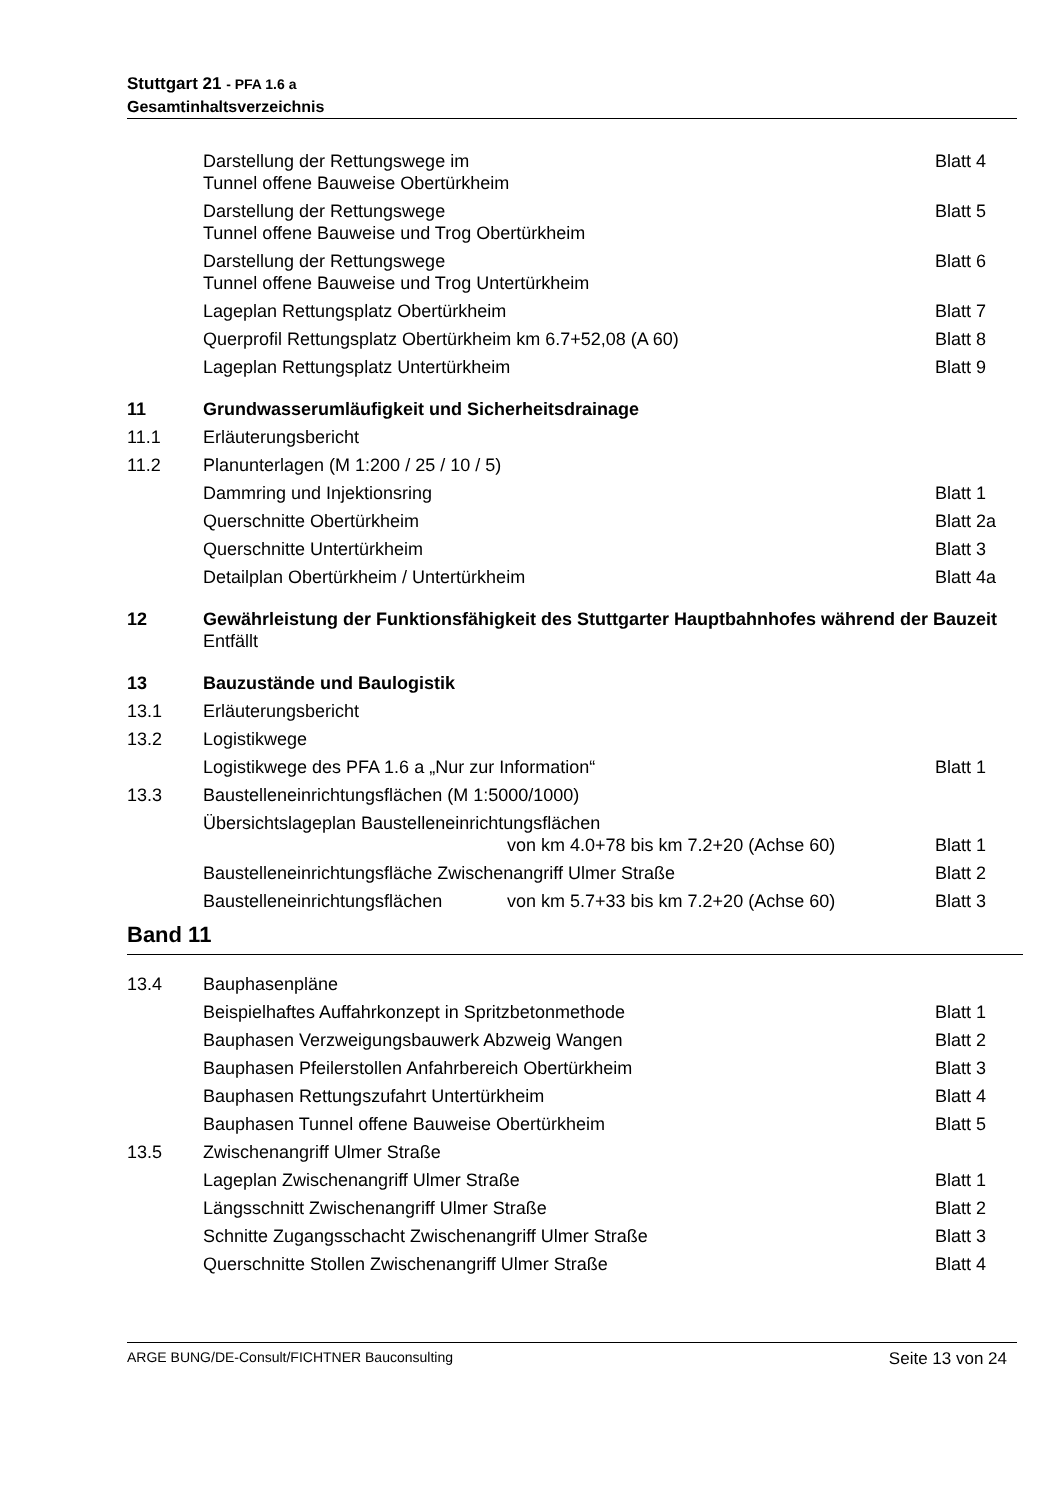Stuttgart 21 - PFA 1.6 a
Gesamtinhaltsverzeichnis
Darstellung der Rettungswege im
Tunnel offene Bauweise Obertürkheim
Blatt 4
Darstellung der Rettungswege
Tunnel offene Bauweise und Trog Obertürkheim
Blatt 5
Darstellung der Rettungswege
Tunnel offene Bauweise und Trog Untertürkheim
Blatt 6
Lageplan Rettungsplatz Obertürkheim
Blatt 7
Querprofil Rettungsplatz Obertürkheim km 6.7+52,08 (A 60)
Blatt 8
Lageplan Rettungsplatz Untertürkheim
Blatt 9
11 Grundwasserumläufigkeit und Sicherheitsdrainage
11.1 Erläuterungsbericht
11.2 Planunterlagen (M 1:200 / 25 / 10 / 5)
Dammring und Injektionsring Blatt 1
Querschnitte Obertürkheim Blatt 2a
Querschnitte Untertürkheim Blatt 3
Detailplan Obertürkheim / Untertürkheim
Blatt 4a
12 Gewährleistung der Funktionsfähigkeit des Stuttgarter Hauptbahnhofes während der Bauzeit
Entfällt
13 Bauzustände und Baulogistik
13.1 Erläuterungsbericht
13.2 Logistikwege
Logistikwege des PFA 1.6 a „Nur zur Information“
Blatt 1
13.3 Baustelleneinrichtungsflächen (M 1:5000/1000)
Übersichtslageplan Baustelleneinrichtungsflächen
von km 4.0+78 bis km 7.2+20 (Achse 60)
Blatt 1
Baustelleneinrichtungsfläche Zwischenangriff Ulmer Straße
Blatt 2
Baustelleneinrichtungsflächen von km 5.7+33 bis km 7.2+20 (Achse 60)
Blatt 3
Band 11
13.4 Bauphasenpläne
Beispielhaftes Auffahrkonzept in Spritzbetonmethode
Blatt 1
Bauphasen Verzweigungsbauwerk Abzweig Wangen
Blatt 2
Bauphasen Pfeilerstollen Anfahrbereich Obertürkheim
Blatt 3
Bauphasen Rettungszufahrt Untertürkheim
Blatt 4
Bauphasen Tunnel offene Bauweise Obertürkheim
Blatt 5
13.5 Zwischenangriff Ulmer Straße
Lageplan Zwischenangriff Ulmer Straße
Blatt 1
Längsschnitt Zwischenangriff Ulmer Straße
Blatt 2
Schnitte Zugangsschacht Zwischenangriff Ulmer Straße
Blatt 3
Querschnitte Stollen Zwischenangriff Ulmer Straße
Blatt 4
ARGE BUNG/DE-Consult/FICHTNER Bauconsulting Seite 13 von 24